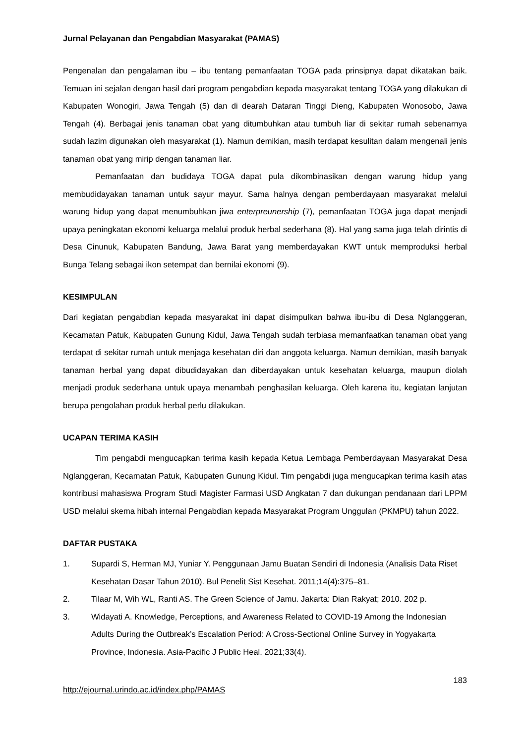Jurnal Pelayanan dan Pengabdian Masyarakat (PAMAS)
Pengenalan dan pengalaman ibu – ibu tentang pemanfaatan TOGA pada prinsipnya dapat dikatakan baik. Temuan ini sejalan dengan hasil dari program pengabdian kepada masyarakat tentang TOGA yang dilakukan di Kabupaten Wonogiri, Jawa Tengah (5) dan di dearah Dataran Tinggi Dieng, Kabupaten Wonosobo, Jawa Tengah (4). Berbagai jenis tanaman obat yang ditumbuhkan atau tumbuh liar di sekitar rumah sebenarnya sudah lazim digunakan oleh masyarakat (1). Namun demikian, masih terdapat kesulitan dalam mengenali jenis tanaman obat yang mirip dengan tanaman liar.
Pemanfaatan dan budidaya TOGA dapat pula dikombinasikan dengan warung hidup yang membudidayakan tanaman untuk sayur mayur. Sama halnya dengan pemberdayaan masyarakat melalui warung hidup yang dapat menumbuhkan jiwa enterpreunership (7), pemanfaatan TOGA juga dapat menjadi upaya peningkatan ekonomi keluarga melalui produk herbal sederhana (8). Hal yang sama juga telah dirintis di Desa Cinunuk, Kabupaten Bandung, Jawa Barat yang memberdayakan KWT untuk memproduksi herbal Bunga Telang sebagai ikon setempat dan bernilai ekonomi (9).
KESIMPULAN
Dari kegiatan pengabdian kepada masyarakat ini dapat disimpulkan bahwa ibu-ibu di Desa Nglanggeran, Kecamatan Patuk, Kabupaten Gunung Kidul, Jawa Tengah sudah terbiasa memanfaatkan tanaman obat yang terdapat di sekitar rumah untuk menjaga kesehatan diri dan anggota keluarga. Namun demikian, masih banyak tanaman herbal yang dapat dibudidayakan dan diberdayakan untuk kesehatan keluarga, maupun diolah menjadi produk sederhana untuk upaya menambah penghasilan keluarga. Oleh karena itu, kegiatan lanjutan berupa pengolahan produk herbal perlu dilakukan.
UCAPAN TERIMA KASIH
Tim pengabdi mengucapkan terima kasih kepada Ketua Lembaga Pemberdayaan Masyarakat Desa Nglanggeran, Kecamatan Patuk, Kabupaten Gunung Kidul. Tim pengabdi juga mengucapkan terima kasih atas kontribusi mahasiswa Program Studi Magister Farmasi USD Angkatan 7 dan dukungan pendanaan dari LPPM USD melalui skema hibah internal Pengabdian kepada Masyarakat Program Unggulan (PKMPU) tahun 2022.
DAFTAR PUSTAKA
1. Supardi S, Herman MJ, Yuniar Y. Penggunaan Jamu Buatan Sendiri di Indonesia (Analisis Data Riset Kesehatan Dasar Tahun 2010). Bul Penelit Sist Kesehat. 2011;14(4):375–81.
2. Tilaar M, Wih WL, Ranti AS. The Green Science of Jamu. Jakarta: Dian Rakyat; 2010. 202 p.
3. Widayati A. Knowledge, Perceptions, and Awareness Related to COVID-19 Among the Indonesian Adults During the Outbreak’s Escalation Period: A Cross-Sectional Online Survey in Yogyakarta Province, Indonesia. Asia-Pacific J Public Heal. 2021;33(4).
183
http://ejournal.urindo.ac.id/index.php/PAMAS